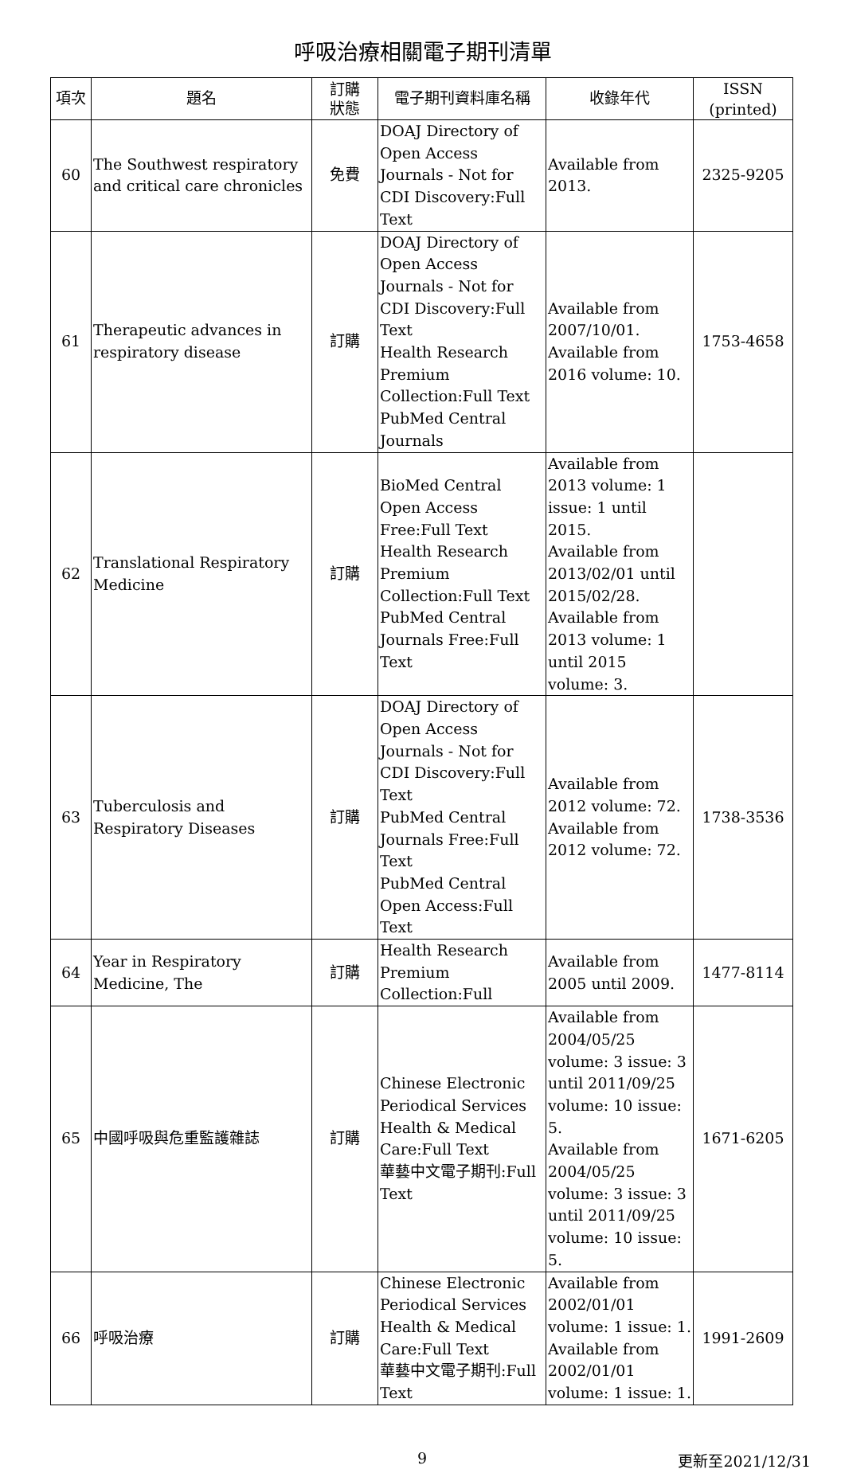呼吸治療相關電子期刊清單
| 項次 | 題名 | 訂購 狀態 | 電子期刊資料庫名稱 | 收錄年代 | ISSN (printed) |
| --- | --- | --- | --- | --- | --- |
| 60 | The Southwest respiratory and critical care chronicles | 免費 | DOAJ Directory of Open Access Journals - Not for CDI Discovery:Full Text | Available from 2013. | 2325-9205 |
| 61 | Therapeutic advances in respiratory disease | 訂購 | DOAJ Directory of Open Access Journals - Not for CDI Discovery:Full Text Health Research Premium Collection:Full Text PubMed Central Journals | Available from 2007/10/01. Available from 2016 volume: 10. | 1753-4658 |
| 62 | Translational Respiratory Medicine | 訂購 | BioMed Central Open Access Free:Full Text Health Research Premium Collection:Full Text PubMed Central Journals Free:Full Text | Available from 2013 volume: 1 issue: 1 until 2015. Available from 2013/02/01 until 2015/02/28. Available from 2013 volume: 1 until 2015 volume: 3. | |
| 63 | Tuberculosis and Respiratory Diseases | 訂購 | DOAJ Directory of Open Access Journals - Not for CDI Discovery:Full Text PubMed Central Journals Free:Full Text PubMed Central Open Access:Full Text | Available from 2012 volume: 72. Available from 2012 volume: 72. | 1738-3536 |
| 64 | Year in Respiratory Medicine, The | 訂購 | Health Research Premium Collection:Full | Available from 2005 until 2009. | 1477-8114 |
| 65 | 中國呼吸與危重監護雜誌 | 訂購 | Chinese Electronic Periodical Services Health & Medical Care:Full Text 華藝中文電子期刊:Full Text | Available from 2004/05/25 volume: 3 issue: 3 until 2011/09/25 volume: 10 issue: 5. Available from 2004/05/25 volume: 3 issue: 3 until 2011/09/25 volume: 10 issue: 5. | 1671-6205 |
| 66 | 呼吸治療 | 訂購 | Chinese Electronic Periodical Services Health & Medical Care:Full Text 華藝中文電子期刊:Full Text | Available from 2002/01/01 volume: 1 issue: 1. Available from 2002/01/01 volume: 1 issue: 1. | 1991-2609 |
9 更新至2021/12/31